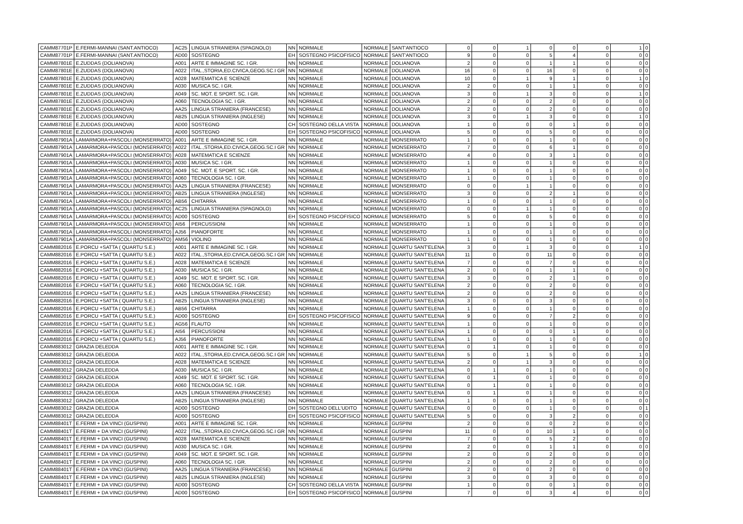| CAMM87701P | E.FERMI-MANNAI (SANT.ANTIOCO) | AC25 | LINGUA STRANIERA (SPAGNOLO) | NN | NORMALE | NORMALE | SANT'ANTIOCO | 0 | 0 | 1 | 0 | 0 | 0 | 1 | 0 |
| CAMM87701P | E.FERMI-MANNAI (SANT.ANTIOCO) | AD00 | SOSTEGNO | EH | SOSTEGNO PSICOFISICO | NORMALE | SANT'ANTIOCO | 9 | 0 | 0 | 5 | 4 | 0 | 0 | 0 |
| CAMM87801E | E.ZUDDAS (DOLIANOVA) | A001 | ARTE E IMMAGINE SC. I GR. | NN | NORMALE | NORMALE | DOLIANOVA | 2 | 0 | 0 | 1 | 1 | 0 | 0 | 0 |
| CAMM87801E | E.ZUDDAS (DOLIANOVA) | A022 | ITAL.,STORIA,ED.CIVICA,GEOG.SC.I GR | NN | NORMALE | NORMALE | DOLIANOVA | 16 | 0 | 0 | 16 | 0 | 0 | 0 | 0 |
| CAMM87801E | E.ZUDDAS (DOLIANOVA) | A028 | MATEMATICA E SCIENZE | NN | NORMALE | NORMALE | DOLIANOVA | 10 | 0 | 1 | 9 | 1 | 0 | 1 | 0 |
| CAMM87801E | E.ZUDDAS (DOLIANOVA) | A030 | MUSICA SC. I GR. | NN | NORMALE | NORMALE | DOLIANOVA | 2 | 0 | 0 | 1 | 1 | 0 | 0 | 0 |
| CAMM87801E | E.ZUDDAS (DOLIANOVA) | A049 | SC. MOT. E SPORT. SC. I GR. | NN | NORMALE | NORMALE | DOLIANOVA | 3 | 0 | 1 | 3 | 0 | 0 | 1 | 0 |
| CAMM87801E | E.ZUDDAS (DOLIANOVA) | A060 | TECNOLOGIA SC. I GR. | NN | NORMALE | NORMALE | DOLIANOVA | 2 | 0 | 0 | 2 | 0 | 0 | 0 | 0 |
| CAMM87801E | E.ZUDDAS (DOLIANOVA) | AA25 | LINGUA STRANIERA (FRANCESE) | NN | NORMALE | NORMALE | DOLIANOVA | 2 | 0 | 0 | 2 | 0 | 0 | 0 | 0 |
| CAMM87801E | E.ZUDDAS (DOLIANOVA) | AB25 | LINGUA STRANIERA (INGLESE) | NN | NORMALE | NORMALE | DOLIANOVA | 3 | 0 | 1 | 3 | 0 | 0 | 1 | 0 |
| CAMM87801E | E.ZUDDAS (DOLIANOVA) | AD00 | SOSTEGNO | CH | SOSTEGNO DELLA VISTA | NORMALE | DOLIANOVA | 1 | 0 | 0 | 0 | 1 | 0 | 0 | 0 |
| CAMM87801E | E.ZUDDAS (DOLIANOVA) | AD00 | SOSTEGNO | EH | SOSTEGNO PSICOFISICO | NORMALE | DOLIANOVA | 5 | 0 | 0 | 5 | 0 | 0 | 0 | 0 |
| CAMM87901A | LAMARMORA+PASCOLI (MONSERRATO) | A001 | ARTE E IMMAGINE SC. I GR. | NN | NORMALE | NORMALE | MONSERRATO | 1 | 0 | 0 | 1 | 0 | 0 | 0 | 0 |
| CAMM87901A | LAMARMORA+PASCOLI (MONSERRATO) | A022 | ITAL.,STORIA,ED.CIVICA,GEOG.SC.I GR | NN | NORMALE | NORMALE | MONSERRATO | 7 | 0 | 0 | 6 | 1 | 0 | 0 | 0 |
| CAMM87901A | LAMARMORA+PASCOLI (MONSERRATO) | A028 | MATEMATICA E SCIENZE | NN | NORMALE | NORMALE | MONSERRATO | 4 | 0 | 0 | 3 | 1 | 0 | 0 | 0 |
| CAMM87901A | LAMARMORA+PASCOLI (MONSERRATO) | A030 | MUSICA SC. I GR. | NN | NORMALE | NORMALE | MONSERRATO | 1 | 0 | 0 | 1 | 0 | 0 | 0 | 0 |
| CAMM87901A | LAMARMORA+PASCOLI (MONSERRATO) | A049 | SC. MOT. E SPORT. SC. I GR. | NN | NORMALE | NORMALE | MONSERRATO | 1 | 0 | 0 | 1 | 0 | 0 | 0 | 0 |
| CAMM87901A | LAMARMORA+PASCOLI (MONSERRATO) | A060 | TECNOLOGIA SC. I GR. | NN | NORMALE | NORMALE | MONSERRATO | 1 | 0 | 0 | 1 | 0 | 0 | 0 | 0 |
| CAMM87901A | LAMARMORA+PASCOLI (MONSERRATO) | AA25 | LINGUA STRANIERA (FRANCESE) | NN | NORMALE | NORMALE | MONSERRATO | 0 | 0 | 1 | 1 | 0 | 0 | 0 | 0 |
| CAMM87901A | LAMARMORA+PASCOLI (MONSERRATO) | AB25 | LINGUA STRANIERA (INGLESE) | NN | NORMALE | NORMALE | MONSERRATO | 3 | 0 | 0 | 2 | 1 | 0 | 0 | 0 |
| CAMM87901A | LAMARMORA+PASCOLI (MONSERRATO) | AB56 | CHITARRA | NN | NORMALE | NORMALE | MONSERRATO | 1 | 0 | 0 | 1 | 0 | 0 | 0 | 0 |
| CAMM87901A | LAMARMORA+PASCOLI (MONSERRATO) | AC25 | LINGUA STRANIERA (SPAGNOLO) | NN | NORMALE | NORMALE | MONSERRATO | 0 | 0 | 1 | 1 | 0 | 0 | 0 | 0 |
| CAMM87901A | LAMARMORA+PASCOLI (MONSERRATO) | AD00 | SOSTEGNO | EH | SOSTEGNO PSICOFISICO | NORMALE | MONSERRATO | 5 | 0 | 0 | 5 | 0 | 0 | 0 | 0 |
| CAMM87901A | LAMARMORA+PASCOLI (MONSERRATO) | AI56 | PERCUSSIONI | NN | NORMALE | NORMALE | MONSERRATO | 1 | 0 | 0 | 1 | 0 | 0 | 0 | 0 |
| CAMM87901A | LAMARMORA+PASCOLI (MONSERRATO) | AJ56 | PIANOFORTE | NN | NORMALE | NORMALE | MONSERRATO | 1 | 0 | 0 | 1 | 0 | 0 | 0 | 0 |
| CAMM87901A | LAMARMORA+PASCOLI (MONSERRATO) | AM56 | VIOLINO | NN | NORMALE | NORMALE | MONSERRATO | 1 | 0 | 0 | 1 | 0 | 0 | 0 | 0 |
| CAMM882016 | E.PORCU +SATTA ( QUARTU S.E.) | A001 | ARTE E IMMAGINE SC. I GR. | NN | NORMALE | NORMALE | QUARTU SANT'ELENA | 3 | 0 | 1 | 3 | 0 | 0 | 1 | 0 |
| CAMM882016 | E.PORCU +SATTA ( QUARTU S.E.) | A022 | ITAL.,STORIA,ED.CIVICA,GEOG.SC.I GR | NN | NORMALE | NORMALE | QUARTU SANT'ELENA | 11 | 0 | 0 | 11 | 0 | 0 | 0 | 0 |
| CAMM882016 | E.PORCU +SATTA ( QUARTU S.E.) | A028 | MATEMATICA E SCIENZE | NN | NORMALE | NORMALE | QUARTU SANT'ELENA | 7 | 0 | 0 | 7 | 0 | 0 | 0 | 0 |
| CAMM882016 | E.PORCU +SATTA ( QUARTU S.E.) | A030 | MUSICA SC. I GR. | NN | NORMALE | NORMALE | QUARTU SANT'ELENA | 2 | 0 | 0 | 1 | 1 | 0 | 0 | 0 |
| CAMM882016 | E.PORCU +SATTA ( QUARTU S.E.) | A049 | SC. MOT. E SPORT. SC. I GR. | NN | NORMALE | NORMALE | QUARTU SANT'ELENA | 3 | 0 | 0 | 2 | 1 | 0 | 0 | 0 |
| CAMM882016 | E.PORCU +SATTA ( QUARTU S.E.) | A060 | TECNOLOGIA SC. I GR. | NN | NORMALE | NORMALE | QUARTU SANT'ELENA | 2 | 0 | 0 | 2 | 0 | 0 | 0 | 0 |
| CAMM882016 | E.PORCU +SATTA ( QUARTU S.E.) | AA25 | LINGUA STRANIERA (FRANCESE) | NN | NORMALE | NORMALE | QUARTU SANT'ELENA | 2 | 0 | 0 | 2 | 0 | 0 | 0 | 0 |
| CAMM882016 | E.PORCU +SATTA ( QUARTU S.E.) | AB25 | LINGUA STRANIERA (INGLESE) | NN | NORMALE | NORMALE | QUARTU SANT'ELENA | 3 | 0 | 0 | 3 | 0 | 0 | 0 | 0 |
| CAMM882016 | E.PORCU +SATTA ( QUARTU S.E.) | AB56 | CHITARRA | NN | NORMALE | NORMALE | QUARTU SANT'ELENA | 1 | 0 | 0 | 1 | 0 | 0 | 0 | 0 |
| CAMM882016 | E.PORCU +SATTA ( QUARTU S.E.) | AD00 | SOSTEGNO | EH | SOSTEGNO PSICOFISICO | NORMALE | QUARTU SANT'ELENA | 9 | 0 | 0 | 7 | 2 | 0 | 0 | 0 |
| CAMM882016 | E.PORCU +SATTA ( QUARTU S.E.) | AG56 | FLAUTO | NN | NORMALE | NORMALE | QUARTU SANT'ELENA | 1 | 0 | 0 | 1 | 0 | 0 | 0 | 0 |
| CAMM882016 | E.PORCU +SATTA ( QUARTU S.E.) | AI56 | PERCUSSIONI | NN | NORMALE | NORMALE | QUARTU SANT'ELENA | 1 | 0 | 0 | 0 | 1 | 0 | 0 | 0 |
| CAMM882016 | E.PORCU +SATTA ( QUARTU S.E.) | AJ56 | PIANOFORTE | NN | NORMALE | NORMALE | QUARTU SANT'ELENA | 1 | 0 | 0 | 1 | 0 | 0 | 0 | 0 |
| CAMM883012 | GRAZIA DELEDDA | A001 | ARTE E IMMAGINE SC. I GR. | NN | NORMALE | NORMALE | QUARTU SANT'ELENA | 0 | 1 | 0 | 1 | 0 | 0 | 0 | 0 |
| CAMM883012 | GRAZIA DELEDDA | A022 | ITAL.,STORIA,ED.CIVICA,GEOG.SC.I GR | NN | NORMALE | NORMALE | QUARTU SANT'ELENA | 5 | 0 | 1 | 5 | 0 | 0 | 1 | 0 |
| CAMM883012 | GRAZIA DELEDDA | A028 | MATEMATICA E SCIENZE | NN | NORMALE | NORMALE | QUARTU SANT'ELENA | 2 | 0 | 1 | 3 | 0 | 0 | 0 | 0 |
| CAMM883012 | GRAZIA DELEDDA | A030 | MUSICA SC. I GR. | NN | NORMALE | NORMALE | QUARTU SANT'ELENA | 0 | 1 | 0 | 1 | 0 | 0 | 0 | 0 |
| CAMM883012 | GRAZIA DELEDDA | A049 | SC. MOT. E SPORT. SC. I GR. | NN | NORMALE | NORMALE | QUARTU SANT'ELENA | 0 | 1 | 0 | 1 | 0 | 0 | 0 | 0 |
| CAMM883012 | GRAZIA DELEDDA | A060 | TECNOLOGIA SC. I GR. | NN | NORMALE | NORMALE | QUARTU SANT'ELENA | 0 | 1 | 0 | 1 | 0 | 0 | 0 | 0 |
| CAMM883012 | GRAZIA DELEDDA | AA25 | LINGUA STRANIERA (FRANCESE) | NN | NORMALE | NORMALE | QUARTU SANT'ELENA | 0 | 1 | 0 | 1 | 0 | 0 | 0 | 0 |
| CAMM883012 | GRAZIA DELEDDA | AB25 | LINGUA STRANIERA (INGLESE) | NN | NORMALE | NORMALE | QUARTU SANT'ELENA | 1 | 0 | 0 | 1 | 0 | 0 | 0 | 0 |
| CAMM883012 | GRAZIA DELEDDA | AD00 | SOSTEGNO | DH | SOSTEGNO DELL'UDITO | NORMALE | QUARTU SANT'ELENA | 0 | 0 | 0 | 1 | 0 | 0 | 0 | 1 |
| CAMM883012 | GRAZIA DELEDDA | AD00 | SOSTEGNO | EH | SOSTEGNO PSICOFISICO | NORMALE | QUARTU SANT'ELENA | 5 | 0 | 0 | 3 | 2 | 0 | 0 | 0 |
| CAMM88401T | E.FERMI + DA VINCI (GUSPINI) | A001 | ARTE E IMMAGINE SC. I GR. | NN | NORMALE | NORMALE | GUSPINI | 2 | 0 | 0 | 0 | 2 | 0 | 0 | 0 |
| CAMM88401T | E.FERMI + DA VINCI (GUSPINI) | A022 | ITAL.,STORIA,ED.CIVICA,GEOG.SC.I GR | NN | NORMALE | NORMALE | GUSPINI | 11 | 0 | 0 | 10 | 1 | 0 | 0 | 0 |
| CAMM88401T | E.FERMI + DA VINCI (GUSPINI) | A028 | MATEMATICA E SCIENZE | NN | NORMALE | NORMALE | GUSPINI | 7 | 0 | 0 | 5 | 2 | 0 | 0 | 0 |
| CAMM88401T | E.FERMI + DA VINCI (GUSPINI) | A030 | MUSICA SC. I GR. | NN | NORMALE | NORMALE | GUSPINI | 2 | 0 | 0 | 1 | 1 | 0 | 0 | 0 |
| CAMM88401T | E.FERMI + DA VINCI (GUSPINI) | A049 | SC. MOT. E SPORT. SC. I GR. | NN | NORMALE | NORMALE | GUSPINI | 2 | 0 | 0 | 2 | 0 | 0 | 0 | 0 |
| CAMM88401T | E.FERMI + DA VINCI (GUSPINI) | A060 | TECNOLOGIA SC. I GR. | NN | NORMALE | NORMALE | GUSPINI | 2 | 0 | 0 | 2 | 0 | 0 | 0 | 0 |
| CAMM88401T | E.FERMI + DA VINCI (GUSPINI) | AA25 | LINGUA STRANIERA (FRANCESE) | NN | NORMALE | NORMALE | GUSPINI | 2 | 0 | 0 | 2 | 0 | 0 | 0 | 0 |
| CAMM88401T | E.FERMI + DA VINCI (GUSPINI) | AB25 | LINGUA STRANIERA (INGLESE) | NN | NORMALE | NORMALE | GUSPINI | 3 | 0 | 0 | 3 | 0 | 0 | 0 | 0 |
| CAMM88401T | E.FERMI + DA VINCI (GUSPINI) | AD00 | SOSTEGNO | CH | SOSTEGNO DELLA VISTA | NORMALE | GUSPINI | 1 | 0 | 0 | 0 | 1 | 0 | 0 | 0 |
| CAMM88401T | E.FERMI + DA VINCI (GUSPINI) | AD00 | SOSTEGNO | EH | SOSTEGNO PSICOFISICO | NORMALE | GUSPINI | 7 | 0 | 0 | 3 | 4 | 0 | 0 | 0 |